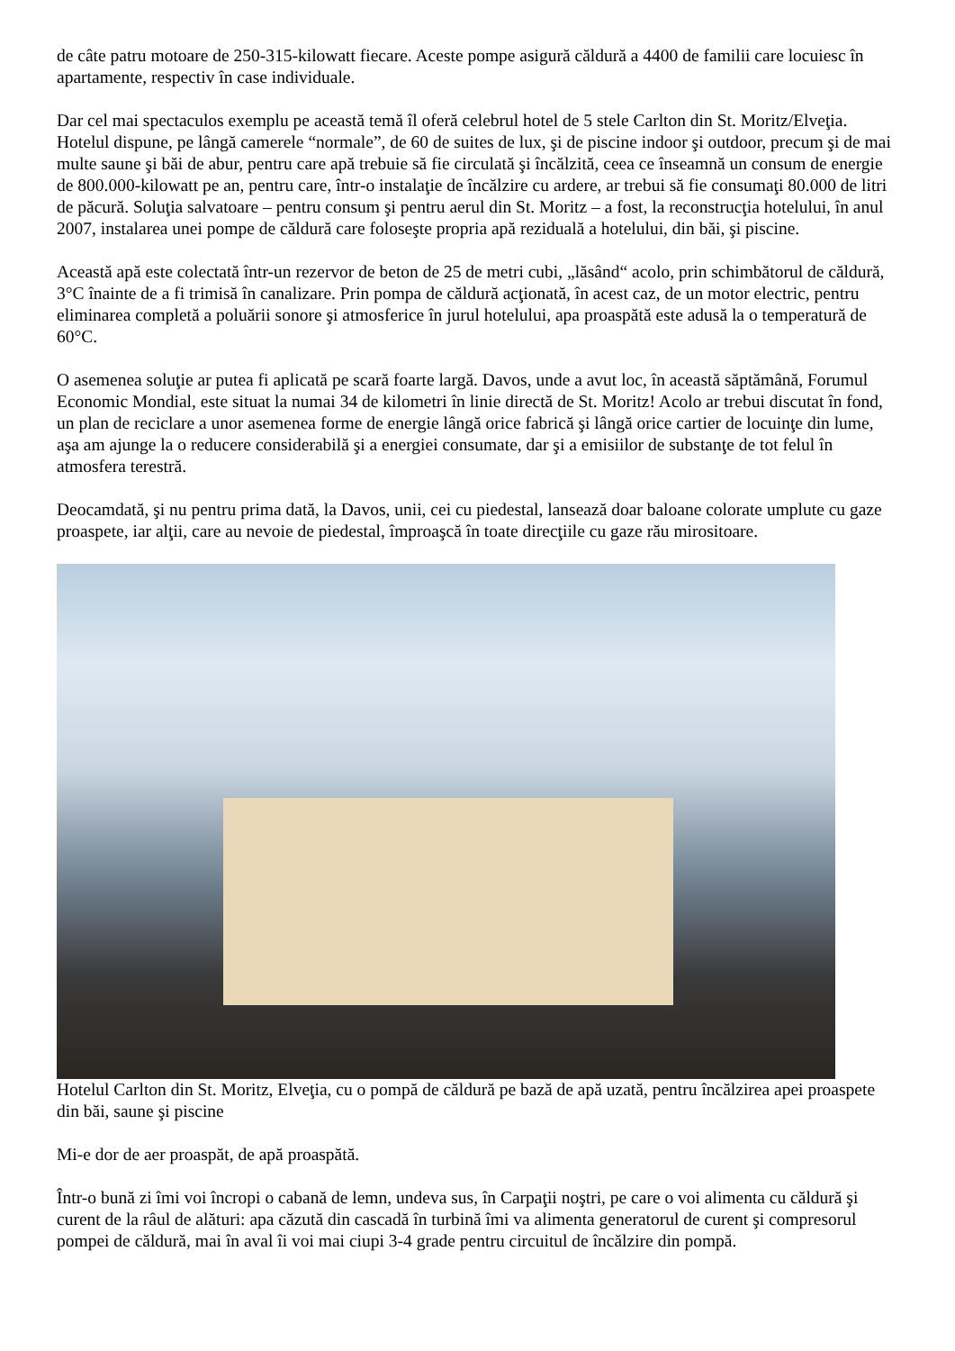de câte patru motoare de 250-315-kilowatt fiecare. Aceste pompe asigură căldură a 4400 de familii care locuiesc în apartamente, respectiv în case individuale.
Dar cel mai spectaculos exemplu pe această temă îl oferă celebrul hotel de 5 stele Carlton din St. Moritz/Elveţia. Hotelul dispune, pe lângă camerele “normale”, de 60 de suites de lux, şi de piscine indoor şi outdoor, precum şi de mai multe saune şi băi de abur, pentru care apă trebuie să fie circulată şi încălzită, ceea ce înseamnă un consum de energie de 800.000-kilowatt pe an, pentru care, într-o instalaţie de încălzire cu ardere, ar trebui să fie consumaţi 80.000 de litri de păcură. Soluţia salvatoare – pentru consum şi pentru aerul din St. Moritz – a fost, la reconstrucţia hotelului, în anul 2007, instalarea unei pompe de căldură care foloseşte propria apă reziduală a hotelului, din băi, şi piscine.
Această apă este colectată într-un rezervor de beton de 25 de metri cubi, „lăsând“ acolo, prin schimbătorul de căldură, 3°C înainte de a fi trimisă în canalizare. Prin pompa de căldură acţionată, în acest caz, de un motor electric, pentru eliminarea completă a poluării sonore şi atmosferice în jurul hotelului, apa proaspătă este adusă la o temperatură de 60°C.
O asemenea soluţie ar putea fi aplicată pe scară foarte largă. Davos, unde a avut loc, în această săptămână, Forumul Economic Mondial, este situat la numai 34 de kilometri în linie directă de St. Moritz! Acolo ar trebui discutat în fond, un plan de reciclare a unor asemenea forme de energie lângă orice fabrică şi lângă orice cartier de locuinţe din lume, aşa am ajunge la o reducere considerabilă şi a energiei consumate, dar şi a emisiilor de substanţe de tot felul în atmosfera terestră.
Deocamdată, şi nu pentru prima dată, la Davos, unii, cei cu piedestal, lansează doar baloane colorate umplute cu gaze proaspete, iar alţii, care au nevoie de piedestal, împroaşcă în toate direcţiile cu gaze rău mirositoare.
Hotelul Carlton din St. Moritz, Elveţia, cu o pompă de căldură pe bază de apă uzată, pentru încălzirea apei proaspete din băi, saune şi piscine
Mi-e dor de aer proaspăt, de apă proaspătă.
Într-o bună zi îmi voi încropi o cabană de lemn, undeva sus, în Carpaţii noştri, pe care o voi alimenta cu căldură şi curent de la râul de alături: apa căzută din cascadă în turbină îmi va alimenta generatorul de curent şi compresorul pompei de căldură, mai în aval îi voi mai ciupi 3-4 grade pentru circuitul de încălzire din pompă.